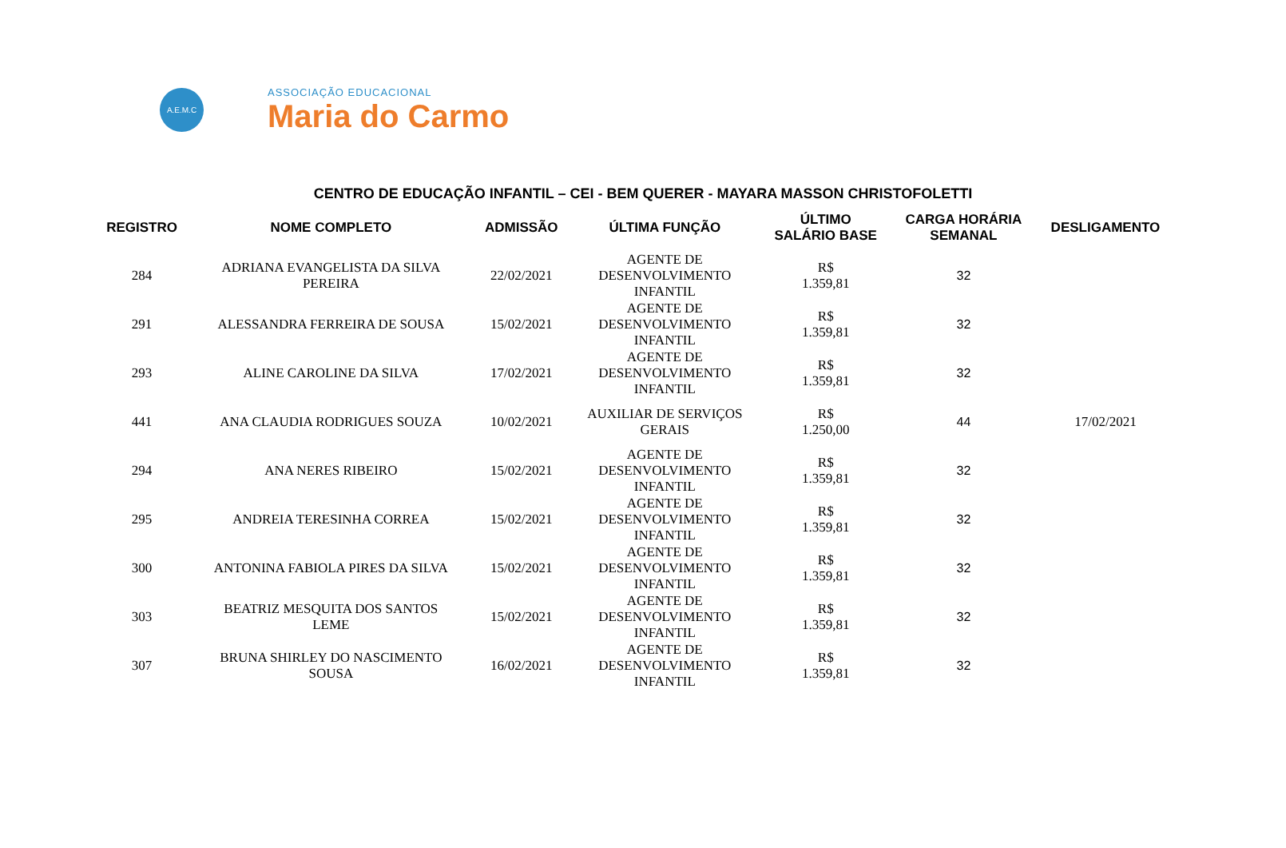A.E.M.C
ASSOCIAÇÃO EDUCACIONAL
Maria do Carmo
CENTRO DE EDUCAÇÃO INFANTIL – CEI - BEM QUERER - MAYARA MASSON CHRISTOFOLETTI
| REGISTRO | NOME COMPLETO | ADMISSÃO | ÚLTIMA FUNÇÃO | ÚLTIMO SALÁRIO BASE | CARGA HORÁRIA SEMANAL | DESLIGAMENTO |
| --- | --- | --- | --- | --- | --- | --- |
| 284 | ADRIANA EVANGELISTA DA SILVA PEREIRA | 22/02/2021 | AGENTE DE DESENVOLVIMENTO INFANTIL | R$ 1.359,81 | 32 | |
| 291 | ALESSANDRA FERREIRA DE SOUSA | 15/02/2021 | AGENTE DE DESENVOLVIMENTO INFANTIL | R$ 1.359,81 | 32 | |
| 293 | ALINE CAROLINE DA SILVA | 17/02/2021 | AGENTE DE DESENVOLVIMENTO INFANTIL | R$ 1.359,81 | 32 | |
| 441 | ANA CLAUDIA RODRIGUES SOUZA | 10/02/2021 | AUXILIAR DE SERVIÇOS GERAIS | R$ 1.250,00 | 44 | 17/02/2021 |
| 294 | ANA NERES RIBEIRO | 15/02/2021 | AGENTE DE DESENVOLVIMENTO INFANTIL | R$ 1.359,81 | 32 | |
| 295 | ANDREIA TERESINHA CORREA | 15/02/2021 | AGENTE DE DESENVOLVIMENTO INFANTIL | R$ 1.359,81 | 32 | |
| 300 | ANTONINA FABIOLA PIRES DA SILVA | 15/02/2021 | AGENTE DE DESENVOLVIMENTO INFANTIL | R$ 1.359,81 | 32 | |
| 303 | BEATRIZ MESQUITA DOS SANTOS LEME | 15/02/2021 | AGENTE DE DESENVOLVIMENTO INFANTIL | R$ 1.359,81 | 32 | |
| 307 | BRUNA SHIRLEY DO NASCIMENTO SOUSA | 16/02/2021 | AGENTE DE DESENVOLVIMENTO INFANTIL | R$ 1.359,81 | 32 | |